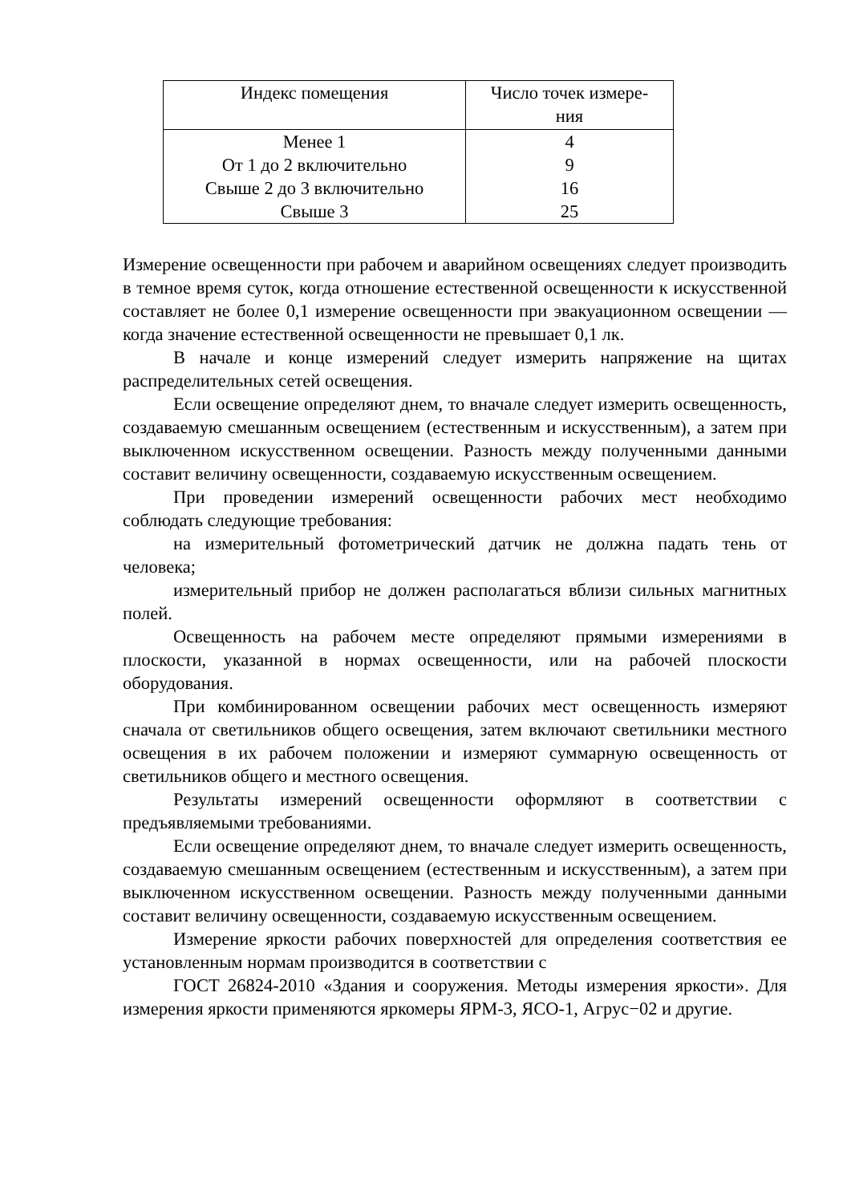| Индекс помещения | Число точек измере- ния |
| --- | --- |
| Менее 1 | 4 |
| От 1 до 2 включительно | 9 |
| Свыше 2 до 3 включительно | 16 |
| Свыше 3 | 25 |
Измерение освещенности при рабочем и аварийном освещениях следует производить в темное время суток, когда отношение естественной освещенности к искусственной составляет не более 0,1 измерение освещенности при эвакуационном освещении — когда значение естественной освещенности не превышает 0,1 лк.
В начале и конце измерений следует измерить напряжение на щитах распределительных сетей освещения.
Если освещение определяют днем, то вначале следует измерить освещенность, создаваемую смешанным освещением (естественным и искусственным), а затем при выключенном искусственном освещении. Разность между полученными данными составит величину освещенности, создаваемую искусственным освещением.
При проведении измерений освещенности рабочих мест необходимо соблюдать следующие требования:
на измерительный фотометрический датчик не должна падать тень от человека;
измерительный прибор не должен располагаться вблизи сильных магнитных полей.
Освещенность на рабочем месте определяют прямыми измерениями в плоскости, указанной в нормах освещенности, или на рабочей плоскости оборудования.
При комбинированном освещении рабочих мест освещенность измеряют сначала от светильников общего освещения, затем включают светильники местного освещения в их рабочем положении и измеряют суммарную освещенность от светильников общего и местного освещения.
Результаты измерений освещенности оформляют в соответствии с предъявляемыми требованиями.
Если освещение определяют днем, то вначале следует измерить освещенность, создаваемую смешанным освещением (естественным и искусственным), а затем при выключенном искусственном освещении. Разность между полученными данными составит величину освещенности, создаваемую искусственным освещением.
Измерение яркости рабочих поверхностей для определения соответствия ее установленным нормам производится в соответствии с
ГОСТ 26824-2010 «Здания и сооружения. Методы измерения яркости». Для измерения яркости применяются яркомеры ЯРМ-3, ЯСО-1, Агрус−02 и другие.